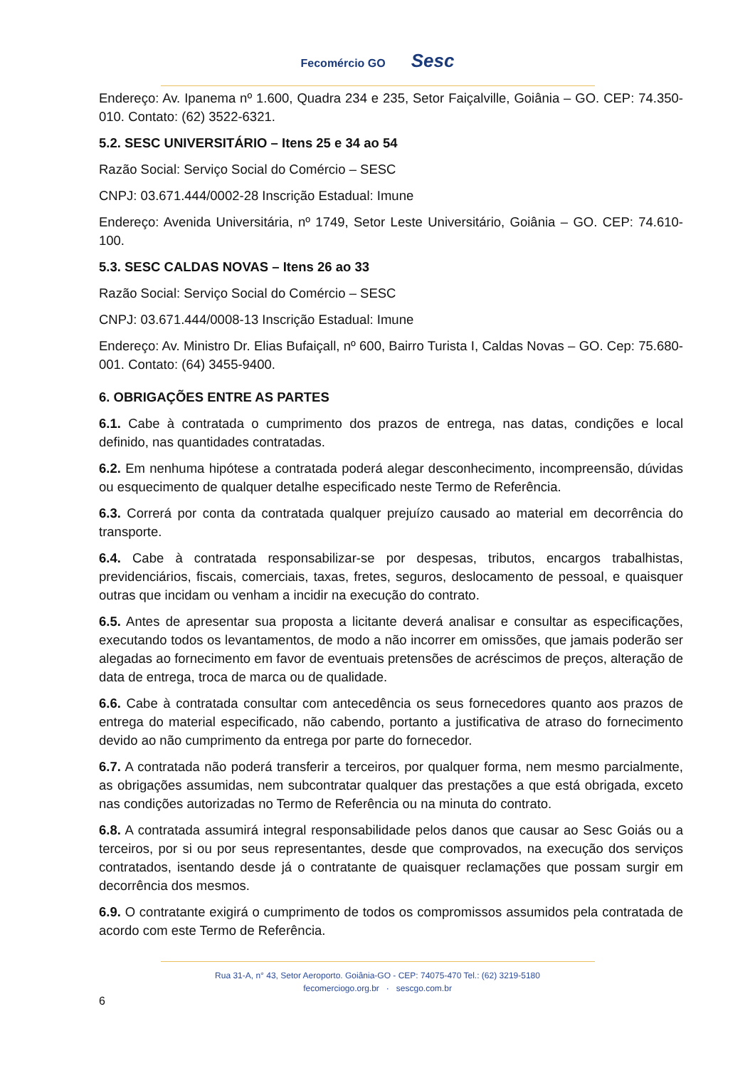Fecomércio GO Sesc
Endereço: Av. Ipanema nº 1.600, Quadra 234 e 235, Setor Faiçalville, Goiânia – GO. CEP: 74.350-010. Contato: (62) 3522-6321.
5.2. SESC UNIVERSITÁRIO – Itens 25 e 34 ao 54
Razão Social: Serviço Social do Comércio – SESC
CNPJ: 03.671.444/0002-28 Inscrição Estadual: Imune
Endereço: Avenida Universitária, nº 1749, Setor Leste Universitário, Goiânia – GO. CEP: 74.610-100.
5.3. SESC CALDAS NOVAS – Itens 26 ao 33
Razão Social: Serviço Social do Comércio – SESC
CNPJ: 03.671.444/0008-13 Inscrição Estadual: Imune
Endereço: Av. Ministro Dr. Elias Bufaiçall, nº 600, Bairro Turista I, Caldas Novas – GO. Cep: 75.680-001. Contato: (64) 3455-9400.
6. OBRIGAÇÕES ENTRE AS PARTES
6.1. Cabe à contratada o cumprimento dos prazos de entrega, nas datas, condições e local definido, nas quantidades contratadas.
6.2. Em nenhuma hipótese a contratada poderá alegar desconhecimento, incompreensão, dúvidas ou esquecimento de qualquer detalhe especificado neste Termo de Referência.
6.3. Correrá por conta da contratada qualquer prejuízo causado ao material em decorrência do transporte.
6.4. Cabe à contratada responsabilizar-se por despesas, tributos, encargos trabalhistas, previdenciários, fiscais, comerciais, taxas, fretes, seguros, deslocamento de pessoal, e quaisquer outras que incidam ou venham a incidir na execução do contrato.
6.5. Antes de apresentar sua proposta a licitante deverá analisar e consultar as especificações, executando todos os levantamentos, de modo a não incorrer em omissões, que jamais poderão ser alegadas ao fornecimento em favor de eventuais pretensões de acréscimos de preços, alteração de data de entrega, troca de marca ou de qualidade.
6.6. Cabe à contratada consultar com antecedência os seus fornecedores quanto aos prazos de entrega do material especificado, não cabendo, portanto a justificativa de atraso do fornecimento devido ao não cumprimento da entrega por parte do fornecedor.
6.7. A contratada não poderá transferir a terceiros, por qualquer forma, nem mesmo parcialmente, as obrigações assumidas, nem subcontratar qualquer das prestações a que está obrigada, exceto nas condições autorizadas no Termo de Referência ou na minuta do contrato.
6.8. A contratada assumirá integral responsabilidade pelos danos que causar ao Sesc Goiás ou a terceiros, por si ou por seus representantes, desde que comprovados, na execução dos serviços contratados, isentando desde já o contratante de quaisquer reclamações que possam surgir em decorrência dos mesmos.
6.9. O contratante exigirá o cumprimento de todos os compromissos assumidos pela contratada de acordo com este Termo de Referência.
Rua 31-A, n° 43, Setor Aeroporto. Goiânia-GO - CEP: 74075-470 Tel.: (62) 3219-5180
fecomerciogo.org.br · sescgo.com.br
6